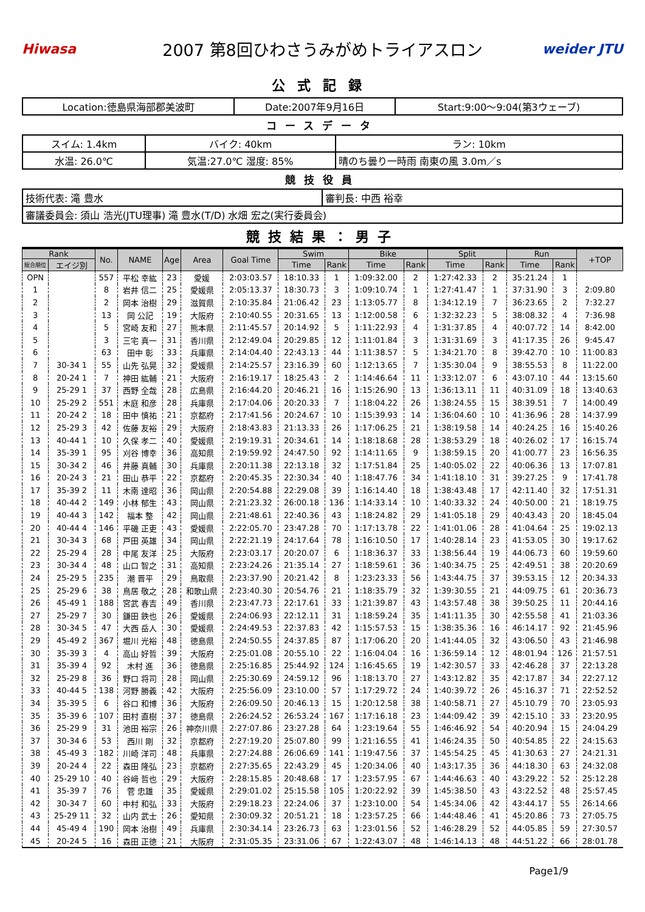Hiwasa
2007 第8回ひわさうみがめトライアスロン
weider JTU
公式記録
| Location:徳島県海部郡美波町 | Date:2007年9月16日 | Start:9:00～9:04(第3ウェーブ) |
コースデータ
| スイム: 1.4km | バイク: 40km | ラン: 10km |
| 水温: 26.0℃ | 気温:27.0℃ 湿度: 85% | 晴のち曇り一時雨 南東の風 3.0m／s |
競技役員
| 技術代表: 滝 豊水 | 審判長: 中西 裕幸 |
| 審議委員会: 須山 浩光(JTU理事) 滝 豊水(T/D) 水畑 宏之(実行委員会) | |
競技結果：男子
| Rank | | No. | NAME | Age | Area | Goal Time | Swim | | Bike | | Split | | Run | | +TOP |
| --- | --- | --- | --- | --- | --- | --- | --- | --- | --- | --- | --- | --- | --- | --- | --- |
| 総合順位 | エイジ別 | | | | | | Time | Rank | Time | Rank | Time | Rank | Time | Rank | |
| OPN | | 557 | 平松 幸紘 | 23 | 愛媛 | 2:03:03.57 | 18:10.33 | 1 | 1:09:32.00 | 2 | 1:27:42.33 | 2 | 35:21.24 | 1 | |
| 1 | | 8 | 岩井 信二 | 25 | 愛媛県 | 2:05:13.37 | 18:30.73 | 3 | 1:09:10.74 | 1 | 1:27:41.47 | 1 | 37:31.90 | 3 | 2:09.80 |
| 2 | | 2 | 岡本 治樹 | 29 | 滋賀県 | 2:10:35.84 | 21:06.42 | 23 | 1:13:05.77 | 8 | 1:34:12.19 | 7 | 36:23.65 | 2 | 7:32.27 |
| 3 | | 13 | 岡 公記 | 19 | 大阪府 | 2:10:40.55 | 20:31.65 | 13 | 1:12:00.58 | 6 | 1:32:32.23 | 5 | 38:08.32 | 4 | 7:36.98 |
| 4 | | 5 | 宮崎 友和 | 27 | 熊本県 | 2:11:45.57 | 20:14.92 | 5 | 1:11:22.93 | 4 | 1:31:37.85 | 4 | 40:07.72 | 14 | 8:42.00 |
| 5 | | 3 | 三宅 真一 | 31 | 香川県 | 2:12:49.04 | 20:29.85 | 12 | 1:11:01.84 | 3 | 1:31:31.69 | 3 | 41:17.35 | 26 | 9:45.47 |
| 6 | | 63 | 田中 彰 | 33 | 兵庫県 | 2:14:04.40 | 22:43.13 | 44 | 1:11:38.57 | 5 | 1:34:21.70 | 8 | 39:42.70 | 10 | 11:00.83 |
| 7 | 30-34 1 | 55 | 山先 弘晃 | 32 | 愛媛県 | 2:14:25.57 | 23:16.39 | 60 | 1:12:13.65 | 7 | 1:35:30.04 | 9 | 38:55.53 | 8 | 11:22.00 |
| 8 | 20-24 1 | 7 | 神田 紘輔 | 21 | 大阪府 | 2:16:19.17 | 18:25.43 | 2 | 1:14:46.64 | 11 | 1:33:12.07 | 6 | 43:07.10 | 44 | 13:15.60 |
| 9 | 25-29 1 | 37 | 西野 全哉 | 28 | 広島県 | 2:16:44.20 | 20:46.21 | 16 | 1:15:26.90 | 13 | 1:36:13.11 | 11 | 40:31.09 | 18 | 13:40.63 |
| 10 | 25-29 2 | 551 | 木庭 和彦 | 28 | 兵庫県 | 2:17:04.06 | 20:20.33 | 7 | 1:18:04.22 | 26 | 1:38:24.55 | 15 | 38:39.51 | 7 | 14:00.49 |
| 11 | 20-24 2 | 18 | 田中 慎祐 | 21 | 京都府 | 2:17:41.56 | 20:24.67 | 10 | 1:15:39.93 | 14 | 1:36:04.60 | 10 | 41:36.96 | 28 | 14:37.99 |
| 12 | 25-29 3 | 42 | 佐藤 友裕 | 29 | 大阪府 | 2:18:43.83 | 21:13.33 | 26 | 1:17:06.25 | 21 | 1:38:19.58 | 14 | 40:24.25 | 16 | 15:40.26 |
| 13 | 40-44 1 | 10 | 久保 孝二 | 40 | 愛媛県 | 2:19:19.31 | 20:34.61 | 14 | 1:18:18.68 | 28 | 1:38:53.29 | 18 | 40:26.02 | 17 | 16:15.74 |
| 14 | 35-39 1 | 95 | 刈谷 博幸 | 36 | 高知県 | 2:19:59.92 | 24:47.50 | 92 | 1:14:11.65 | 9 | 1:38:59.15 | 20 | 41:00.77 | 23 | 16:56.35 |
| 15 | 30-34 2 | 46 | 井藤 真輔 | 30 | 兵庫県 | 2:20:11.38 | 22:13.18 | 32 | 1:17:51.84 | 25 | 1:40:05.02 | 22 | 40:06.36 | 13 | 17:07.81 |
| 16 | 20-24 3 | 21 | 田山 恭平 | 22 | 京都府 | 2:20:45.35 | 22:30.34 | 40 | 1:18:47.76 | 34 | 1:41:18.10 | 31 | 39:27.25 | 9 | 17:41.78 |
| 17 | 35-39 2 | 11 | 木南 達昭 | 36 | 岡山県 | 2:20:54.88 | 22:29.08 | 39 | 1:16:14.40 | 18 | 1:38:43.48 | 17 | 42:11.40 | 32 | 17:51.31 |
| 18 | 40-44 2 | 149 | 小林 郁生 | 43 | 岡山県 | 2:21:23.32 | 26:00.18 | 136 | 1:14:33.14 | 10 | 1:40:33.32 | 24 | 40:50.00 | 21 | 18:19.75 |
| 19 | 40-44 3 | 142 | 福本 整 | 42 | 岡山県 | 2:21:48.61 | 22:40.36 | 43 | 1:18:24.82 | 29 | 1:41:05.18 | 29 | 40:43.43 | 20 | 18:45.04 |
| 20 | 40-44 4 | 146 | 平磯 正吏 | 43 | 愛媛県 | 2:22:05.70 | 23:47.28 | 70 | 1:17:13.78 | 22 | 1:41:01.06 | 28 | 41:04.64 | 25 | 19:02.13 |
| 21 | 30-34 3 | 68 | 戸田 英雄 | 34 | 岡山県 | 2:22:21.19 | 24:17.64 | 78 | 1:16:10.50 | 17 | 1:40:28.14 | 23 | 41:53.05 | 30 | 19:17.62 |
| 22 | 25-29 4 | 28 | 中尾 友洋 | 25 | 大阪府 | 2:23:03.17 | 20:20.07 | 6 | 1:18:36.37 | 33 | 1:38:56.44 | 19 | 44:06.73 | 60 | 19:59.60 |
| 23 | 30-34 4 | 48 | 山口 智之 | 31 | 高知県 | 2:23:24.26 | 21:35.14 | 27 | 1:18:59.61 | 36 | 1:40:34.75 | 25 | 42:49.51 | 38 | 20:20.69 |
| 24 | 25-29 5 | 235 | 潮 晋平 | 29 | 鳥取県 | 2:23:37.90 | 20:21.42 | 8 | 1:23:23.33 | 56 | 1:43:44.75 | 37 | 39:53.15 | 12 | 20:34.33 |
| 25 | 25-29 6 | 38 | 鳥居 敬之 | 28 | 和歌山県 | 2:23:40.30 | 20:54.76 | 21 | 1:18:35.79 | 32 | 1:39:30.55 | 21 | 44:09.75 | 61 | 20:36.73 |
| 26 | 45-49 1 | 188 | 宮武 春吉 | 49 | 香川県 | 2:23:47.73 | 22:17.61 | 33 | 1:21:39.87 | 43 | 1:43:57.48 | 38 | 39:50.25 | 11 | 20:44.16 |
| 27 | 25-29 7 | 30 | 鎌田 鉄也 | 26 | 愛媛県 | 2:24:06.93 | 22:12.11 | 31 | 1:18:59.24 | 35 | 1:41:11.35 | 30 | 42:55.58 | 41 | 21:03.36 |
| 28 | 30-34 5 | 47 | 大西 岳人 | 30 | 愛媛県 | 2:24:49.53 | 22:37.83 | 42 | 1:15:57.53 | 15 | 1:38:35.36 | 16 | 46:14.17 | 92 | 21:45.96 |
| 29 | 45-49 2 | 367 | 堀川 光裕 | 48 | 徳島県 | 2:24:50.55 | 24:37.85 | 87 | 1:17:06.20 | 20 | 1:41:44.05 | 32 | 43:06.50 | 43 | 21:46.98 |
| 30 | 35-39 3 | 4 | 高山 好哲 | 39 | 大阪府 | 2:25:01.08 | 20:55.10 | 22 | 1:16:04.04 | 16 | 1:36:59.14 | 12 | 48:01.94 | 126 | 21:57.51 |
| 31 | 35-39 4 | 92 | 木村 進 | 36 | 徳島県 | 2:25:16.85 | 25:44.92 | 124 | 1:16:45.65 | 19 | 1:42:30.57 | 33 | 42:46.28 | 37 | 22:13.28 |
| 32 | 25-29 8 | 36 | 野口 将司 | 28 | 岡山県 | 2:25:30.69 | 24:59.12 | 96 | 1:18:13.70 | 27 | 1:43:12.82 | 35 | 42:17.87 | 34 | 22:27.12 |
| 33 | 40-44 5 | 138 | 河野 勝義 | 42 | 大阪府 | 2:25:56.09 | 23:10.00 | 57 | 1:17:29.72 | 24 | 1:40:39.72 | 26 | 45:16.37 | 71 | 22:52.52 |
| 34 | 35-39 5 | 6 | 谷口 和博 | 36 | 大阪府 | 2:26:09.50 | 20:46.13 | 15 | 1:20:12.58 | 38 | 1:40:58.71 | 27 | 45:10.79 | 70 | 23:05.93 |
| 35 | 35-39 6 | 107 | 田村 直樹 | 37 | 徳島県 | 2:26:24.52 | 26:53.24 | 167 | 1:17:16.18 | 23 | 1:44:09.42 | 39 | 42:15.10 | 33 | 23:20.95 |
| 36 | 25-29 9 | 31 | 池田 裕宗 | 26 | 神奈川県 | 2:27:07.86 | 23:27.28 | 64 | 1:23:19.64 | 55 | 1:46:46.92 | 54 | 40:20.94 | 15 | 24:04.29 |
| 37 | 30-34 6 | 53 | 西川 剛 | 32 | 京都府 | 2:27:19.20 | 25:07.80 | 99 | 1:21:16.55 | 41 | 1:46:24.35 | 50 | 40:54.85 | 22 | 24:15.63 |
| 38 | 45-49 3 | 182 | 川崎 洋司 | 48 | 兵庫県 | 2:27:24.88 | 26:06.69 | 141 | 1:19:47.56 | 37 | 1:45:54.25 | 45 | 41:30.63 | 27 | 24:21.31 |
| 39 | 20-24 4 | 22 | 森田 隆弘 | 23 | 京都府 | 2:27:35.65 | 22:43.29 | 45 | 1:20:34.06 | 40 | 1:43:17.35 | 36 | 44:18.30 | 63 | 24:32.08 |
| 40 | 25-29 10 | 40 | 谷﨑 哲也 | 29 | 大阪府 | 2:28:15.85 | 20:48.68 | 17 | 1:23:57.95 | 67 | 1:44:46.63 | 40 | 43:29.22 | 52 | 25:12.28 |
| 41 | 35-39 7 | 76 | 菅 忠雄 | 35 | 愛媛県 | 2:29:01.02 | 25:15.58 | 105 | 1:20:22.92 | 39 | 1:45:38.50 | 43 | 43:22.52 | 48 | 25:57.45 |
| 42 | 30-34 7 | 60 | 中村 和弘 | 33 | 大阪府 | 2:29:18.23 | 22:24.06 | 37 | 1:23:10.00 | 54 | 1:45:34.06 | 42 | 43:44.17 | 55 | 26:14.66 |
| 43 | 25-29 11 | 32 | 山内 武士 | 26 | 愛知県 | 2:30:09.32 | 20:51.21 | 18 | 1:23:57.25 | 66 | 1:44:48.46 | 41 | 45:20.86 | 73 | 27:05.75 |
| 44 | 45-49 4 | 190 | 岡本 治樹 | 49 | 兵庫県 | 2:30:34.14 | 23:26.73 | 63 | 1:23:01.56 | 52 | 1:46:28.29 | 52 | 44:05.85 | 59 | 27:30.57 |
| 45 | 20-24 5 | 16 | 森田 正徳 | 21 | 大阪府 | 2:31:05.35 | 23:31.06 | 67 | 1:22:43.07 | 48 | 1:46:14.13 | 48 | 44:51.22 | 66 | 28:01.78 |
Page1/9